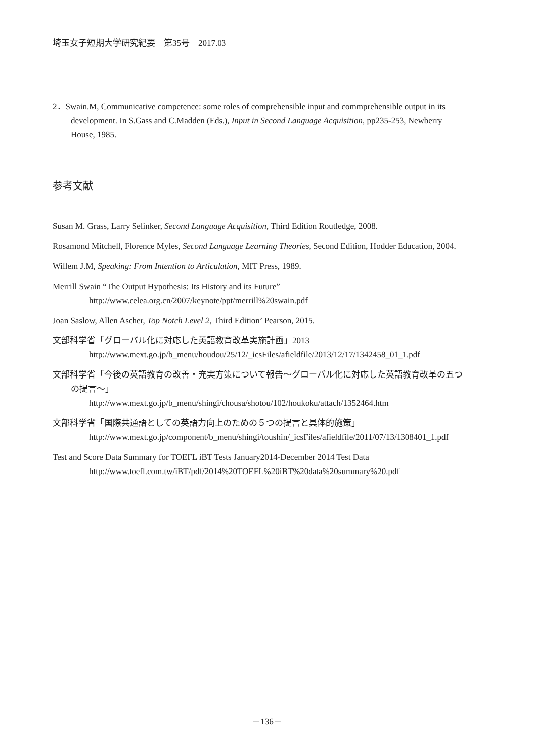埼玉女子短期大学研究紀要　第35号　2017.03
2．Swain.M, Communicative competence: some roles of comprehensible input and commprehensible output in its development. In S.Gass and C.Madden (Eds.), Input in Second Language Acquisition, pp235-253, Newberry House, 1985.
参考文献
Susan M. Grass, Larry Selinker, Second Language Acquisition, Third Edition Routledge, 2008.
Rosamond Mitchell, Florence Myles, Second Language Learning Theories, Second Edition, Hodder Education, 2004.
Willem J.M, Speaking: From Intention to Articulation, MIT Press, 1989.
Merrill Swain “The Output Hypothesis: Its History and its Future”
http://www.celea.org.cn/2007/keynote/ppt/merrill%20swain.pdf
Joan Saslow, Allen Ascher, Top Notch Level 2, Third Edition’ Pearson, 2015.
文部科学省「グローバル化に対応した英語教育改革実施計画」2013
http://www.mext.go.jp/b_menu/houdou/25/12/_icsFiles/afieldfile/2013/12/17/1342458_01_1.pdf
文部科学省「今後の英語教育の改善・充実方策について報告～グローバル化に対応した英語教育改革の五つの提言～」
http://www.mext.go.jp/b_menu/shingi/chousa/shotou/102/houkoku/attach/1352464.htm
文部科学省「国際共通語としての英語力向上のための５つの提言と具体的施策」
http://www.mext.go.jp/component/b_menu/shingi/toushin/_icsFiles/afieldfile/2011/07/13/1308401_1.pdf
Test and Score Data Summary for TOEFL iBT Tests January2014-December 2014 Test Data
http://www.toefl.com.tw/iBT/pdf/2014%20TOEFL%20iBT%20data%20summary%20.pdf
－136－